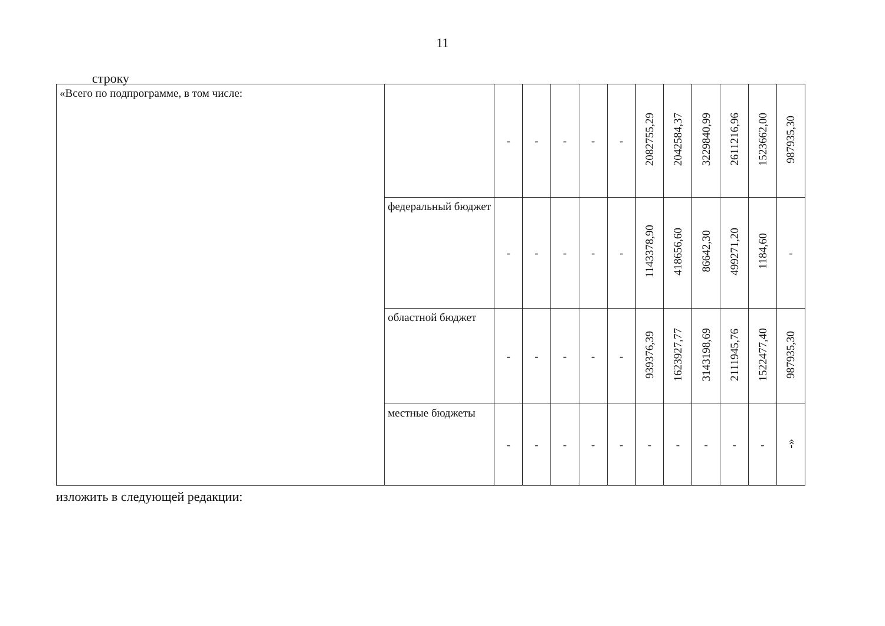11
строку
| «Всего по подпрограмме, в том числе: | | - | - | - | - | - | 2082755,29 | 2042584,37 | 3229840,99 | 2611216,96 | 1523662,00 | 987935,30 |
| | федеральный бюджет | - | - | - | - | - | 1143378,90 | 418656,60 | 86642,30 | 499271,20 | 1184,60 | - |
| | областной бюджет | - | - | - | - | - | 939376,39 | 1623927,77 | 3143198,69 | 2111945,76 | 1522477,40 | 987935,30 |
| | местные бюджеты | - | - | - | - | - | - | - | - | - | - | -» |
изложить в следующей редакции: